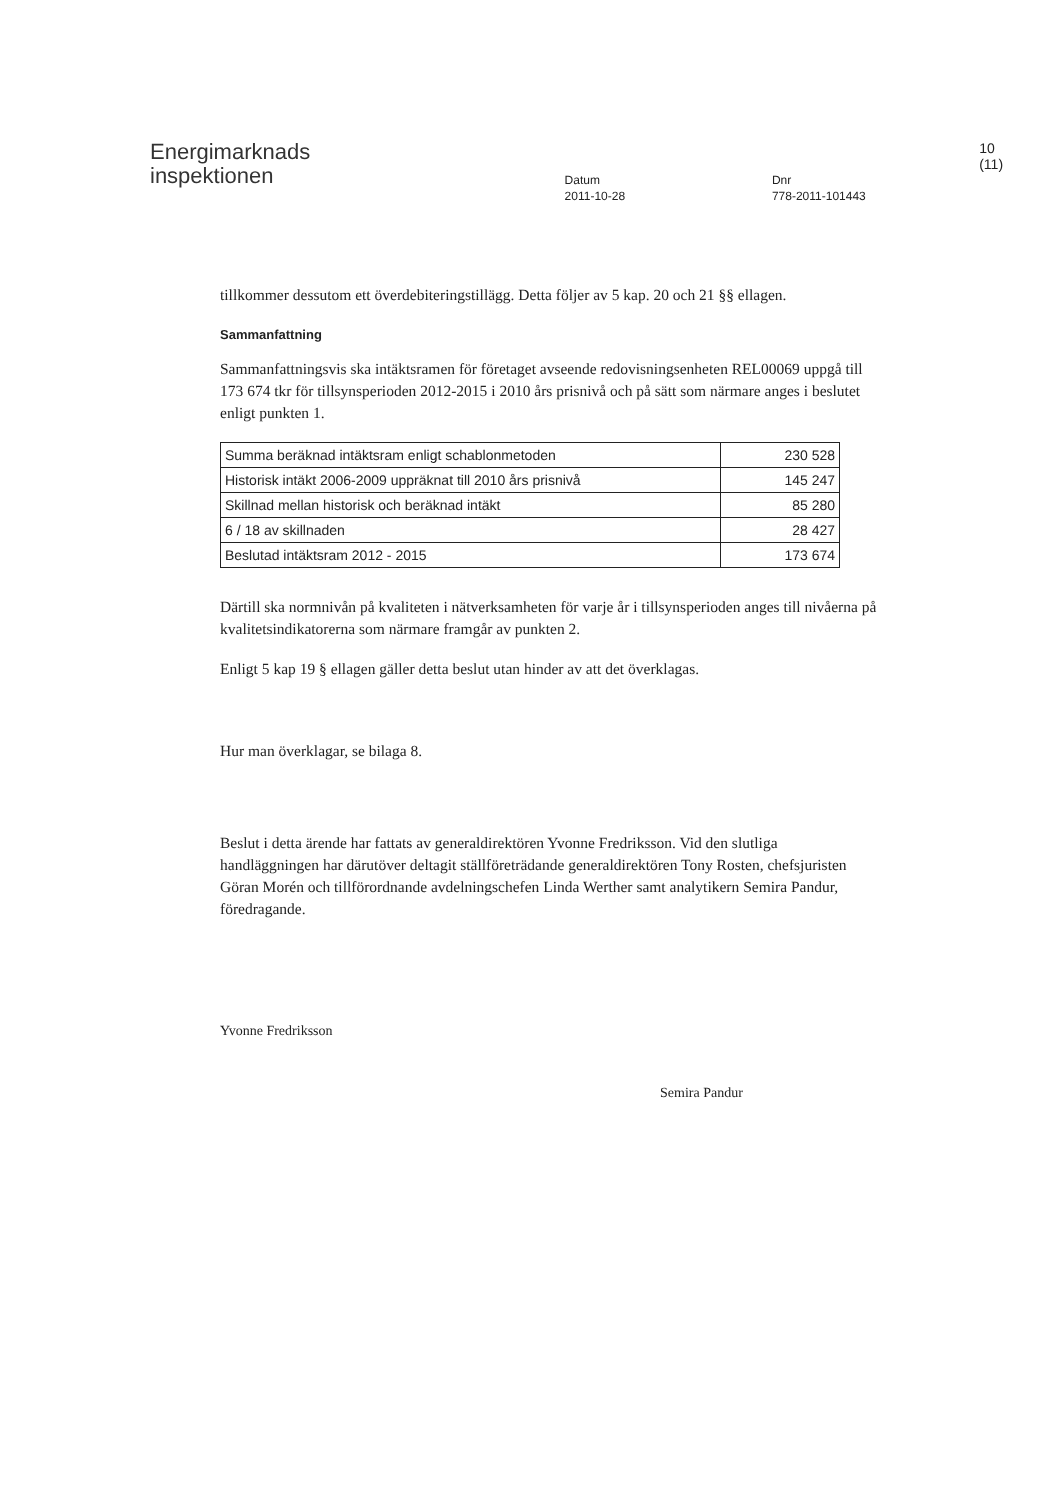Energimarknads
inspektionen
Datum
2011-10-28
Dnr
778-2011-101443
10 (11)
tillkommer dessutom ett överdebiteringstillägg. Detta följer av 5 kap. 20 och 21 §§ ellagen.
Sammanfattning
Sammanfattningsvis ska intäktsramen för företaget avseende redovisningsenheten REL00069 uppgå till 173 674 tkr för tillsynsperioden 2012-2015 i 2010 års prisnivå och på sätt som närmare anges i beslutet enligt punkten 1.
| Summa beräknad intäktsram enligt schablonmetoden | 230 528 |
| Historisk intäkt 2006-2009 uppräknat till 2010 års prisnivå | 145 247 |
| Skillnad mellan historisk och beräknad intäkt | 85 280 |
| 6 / 18 av skillnaden | 28 427 |
| Beslutad intäktsram 2012 - 2015 | 173 674 |
Därtill ska normnivån på kvaliteten i nätverksamheten för varje år i tillsynsperioden anges till nivåerna på kvalitetsindikatorerna som närmare framgår av punkten 2.
Enligt 5 kap 19 § ellagen gäller detta beslut utan hinder av att det överklagas.
Hur man överklagar, se bilaga 8.
Beslut i detta ärende har fattats av generaldirektören Yvonne Fredriksson. Vid den slutliga handläggningen har därutöver deltagit ställföreträdande generaldirektören Tony Rosten, chefsjuristen Göran Morén och tillförordnande avdelningschefen Linda Werther samt analytikern Semira Pandur, föredragande.
Yvonne Fredriksson
Semira Pandur